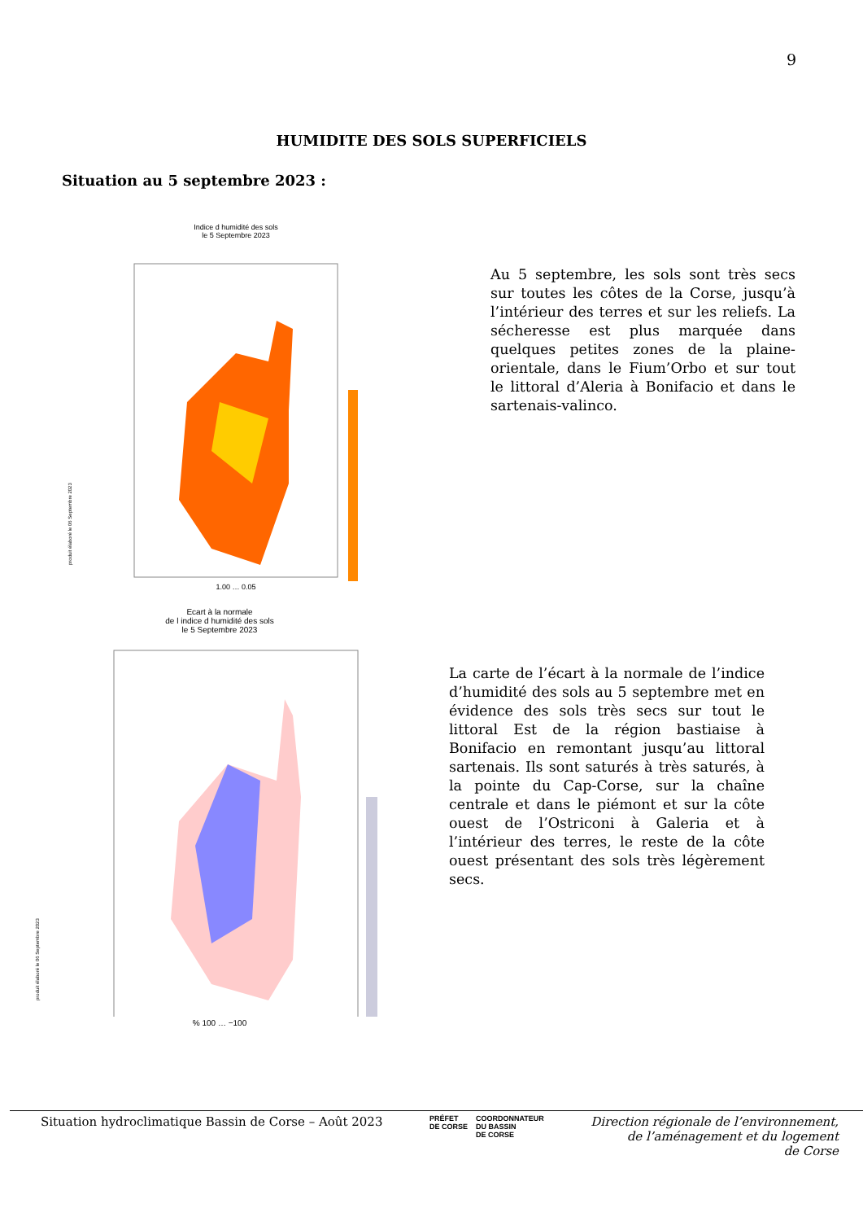9
HUMIDITE DES SOLS SUPERFICIELS
Situation au 5 septembre 2023 :
Indice d humidité des sols
le 5 Septembre 2023
produit élaboré le 06 Septembre 2023
1.00 … 0.05
Au 5 septembre, les sols sont très secs sur toutes les côtes de la Corse, jusqu’à l’intérieur des terres et sur les reliefs. La sécheresse est plus marquée dans quelques petites zones de la plaine-orientale, dans le Fium’Orbo et sur tout le littoral d’Aleria à Bonifacio et dans le sartenais-valinco.
Ecart à la normale
de l indice d humidité des sols
le 5 Septembre 2023
produit élaboré le 06 Septembre 2023
% 100 … −100
La carte de l’écart à la normale de l’indice d’humidité des sols au 5 septembre met en évidence des sols très secs sur tout le littoral Est de la région bastiaise à Bonifacio en remontant jusqu’au littoral sartenais. Ils sont saturés à très saturés, à la pointe du Cap-Corse, sur la chaîne centrale et dans le piémont et sur la côte ouest de l’Ostriconi à Galeria et à l’intérieur des terres, le reste de la côte ouest présentant des sols très légèrement secs.
Situation hydroclimatique Bassin de Corse – Août 2023
PRÉFET
DE CORSE
COORDONNATEUR
DU BASSIN
DE CORSE
Direction régionale de l’environnement,
de l’aménagement et du logement
de Corse